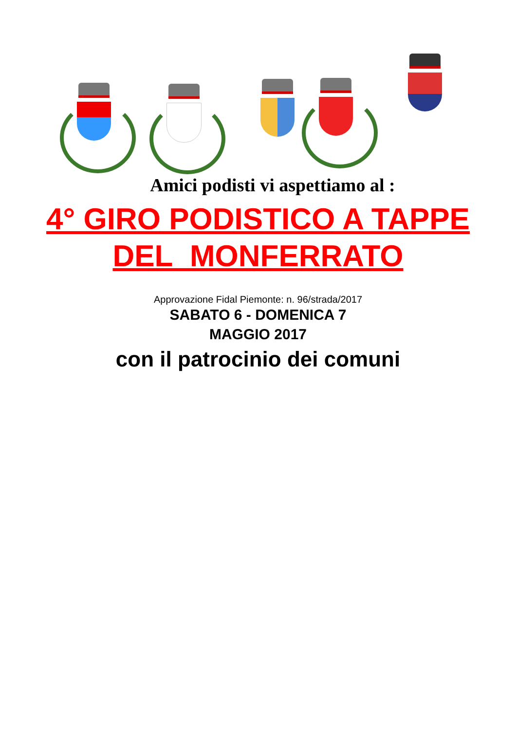Amici podisti vi aspettiamo al :
4° GIRO PODISTICO A TAPPE
DEL MONFERRATO
Approvazione Fidal Piemonte: n. 96/strada/2017
SABATO 6 - DOMENICA 7
MAGGIO 2017
con il patrocinio dei comuni